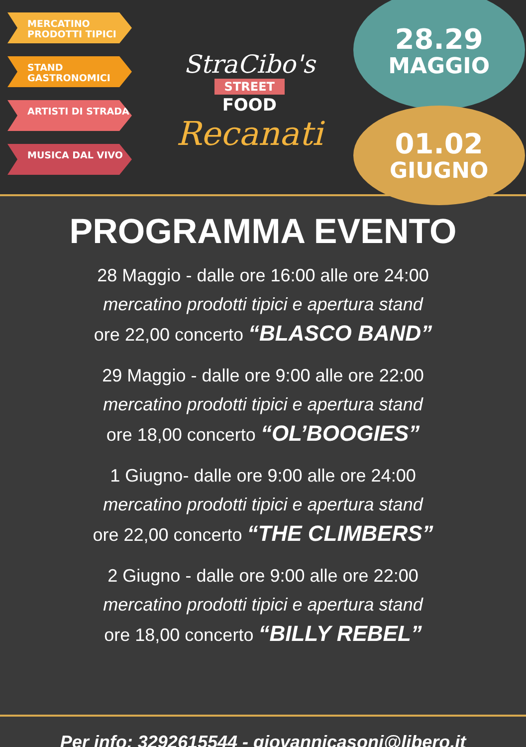MERCATINO PRODOTTI TIPICI
STAND GASTRONOMICI
ARTISTI DI STRADA
MUSICA DAL VIVO
StraCibo's
STREET
FOOD
Recanati
28.29
MAGGIO
01.02
GIUGNO
PROGRAMMA EVENTO
28 Maggio - dalle ore 16:00 alle ore 24:00
mercatino prodotti tipici e apertura stand
ore 22,00 concerto “BLASCO BAND”
29 Maggio - dalle ore 9:00 alle ore 22:00
mercatino prodotti tipici e apertura stand
ore 18,00 concerto “OL’BOOGIES”
1 Giugno- dalle ore 9:00 alle ore 24:00
mercatino prodotti tipici e apertura stand
ore 22,00 concerto “THE CLIMBERS”
2 Giugno - dalle ore 9:00 alle ore 22:00
mercatino prodotti tipici e apertura stand
ore 18,00 concerto “BILLY REBEL”
Per info: 3292615544 - giovannicasoni@libero.it